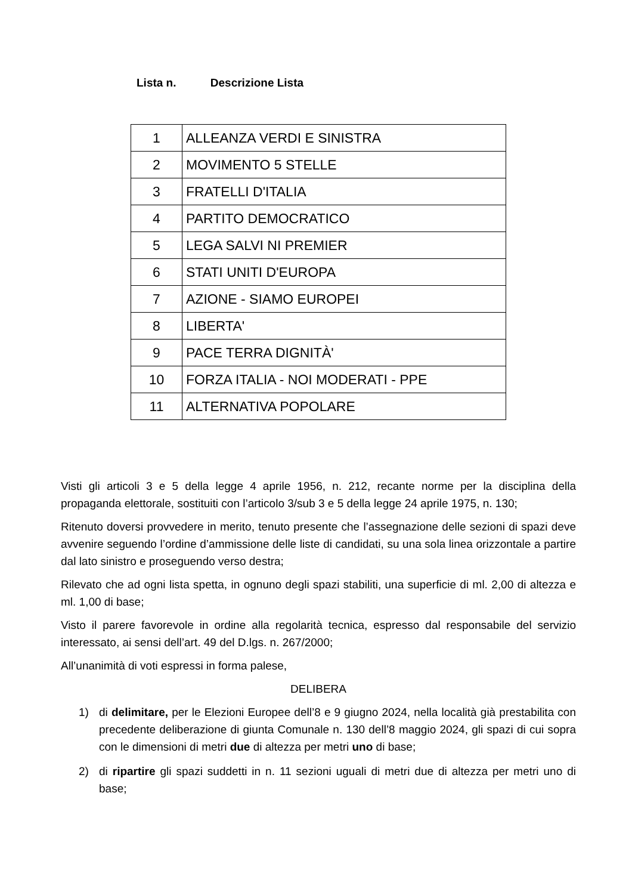Lista n. Descrizione Lista
| 1 | ALLEANZA VERDI E SINISTRA |
| 2 | MOVIMENTO 5 STELLE |
| 3 | FRATELLI D'ITALIA |
| 4 | PARTITO DEMOCRATICO |
| 5 | LEGA SALVI NI PREMIER |
| 6 | STATI UNITI D'EUROPA |
| 7 | AZIONE - SIAMO EUROPEI |
| 8 | LIBERTA' |
| 9 | PACE TERRA DIGNITÀ' |
| 10 | FORZA ITALIA - NOI MODERATI - PPE |
| 11 | ALTERNATIVA POPOLARE |
Visti gli articoli 3 e 5 della legge 4 aprile 1956, n. 212, recante norme per la disciplina della propaganda elettorale, sostituiti con l’articolo 3/sub 3 e 5 della legge 24 aprile 1975, n. 130;
Ritenuto doversi provvedere in merito, tenuto presente che l’assegnazione delle sezioni di spazi deve avvenire seguendo l’ordine d’ammissione delle liste di candidati, su una sola linea orizzontale a partire dal lato sinistro e proseguendo verso destra;
Rilevato che ad ogni lista spetta, in ognuno degli spazi stabiliti, una superficie di ml. 2,00 di altezza e ml. 1,00 di base;
Visto il parere favorevole in ordine alla regolarità tecnica, espresso dal responsabile del servizio interessato, ai sensi dell’art. 49 del D.lgs. n. 267/2000;
All’unanimità di voti espressi in forma palese,
DELIBERA
1) di delimitare, per le Elezioni Europee dell’8 e 9 giugno 2024, nella località già prestabilita con precedente deliberazione di giunta Comunale n. 130 dell’8 maggio 2024, gli spazi di cui sopra con le dimensioni di metri due di altezza per metri uno di base;
2) di ripartire gli spazi suddetti in n. 11 sezioni uguali di metri due di altezza per metri uno di base;